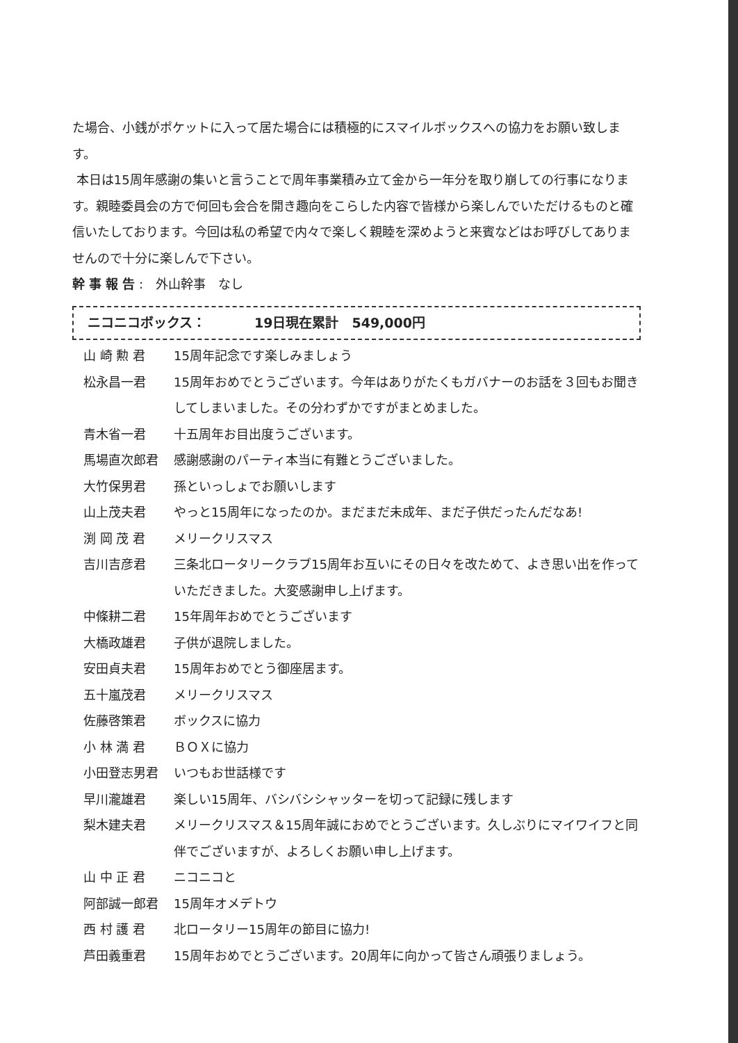た場合、小銭がポケットに入って居た場合には積極的にスマイルボックスへの協力をお願い致します。
本日は15周年感謝の集いと言うことで周年事業積み立て金から一年分を取り崩しての行事になります。親睦委員会の方で何回も会合を開き趣向をこらした内容で皆様から楽しんでいただけるものと確信いたしております。今回は私の希望で内々で楽しく親睦を深めようと来賓などはお呼びしてありませんので十分に楽しんで下さい。
幹事報告:　外山幹事　なし
ニコニコボックス： 19日現在累計　549,000円
| 山 崎 勲 君 | 15周年記念です楽しみましょう |
| 松永昌一君 | 15周年おめでとうございます。今年はありがたくもガバナーのお話を３回もお聞きしてしまいました。その分わずかですがまとめました。 |
| 青木省一君 | 十五周年お目出度うございます。 |
| 馬場直次郎君 | 感謝感謝のパーティ本当に有難とうございました。 |
| 大竹保男君 | 孫といっしょでお願いします |
| 山上茂夫君 | やっと15周年になったのか。まだまだ未成年、まだ子供だったんだなあ! |
| 渕 岡 茂 君 | メリークリスマス |
| 吉川吉彦君 | 三条北ロータリークラブ15周年お互いにその日々を改ためて、よき思い出を作っていただきました。大変感謝申し上げます。 |
| 中條耕二君 | 15年周年おめでとうございます |
| 大橋政雄君 | 子供が退院しました。 |
| 安田貞夫君 | 15周年おめでとう御座居ます。 |
| 五十嵐茂君 | メリークリスマス |
| 佐藤啓策君 | ボックスに協力 |
| 小 林 満 君 | ＢＯＸに協力 |
| 小田登志男君 | いつもお世話様です |
| 早川瀧雄君 | 楽しい15周年、バシバシシャッターを切って記録に残します |
| 梨木建夫君 | メリークリスマス＆15周年誠におめでとうございます。久しぶりにマイワイフと同伴でございますが、よろしくお願い申し上げます。 |
| 山 中 正 君 | ニコニコと |
| 阿部誠一郎君 | 15周年オメデトウ |
| 西 村 護 君 | 北ロータリー15周年の節目に協力! |
| 芦田義重君 | 15周年おめでとうございます。20周年に向かって皆さん頑張りましょう。 |